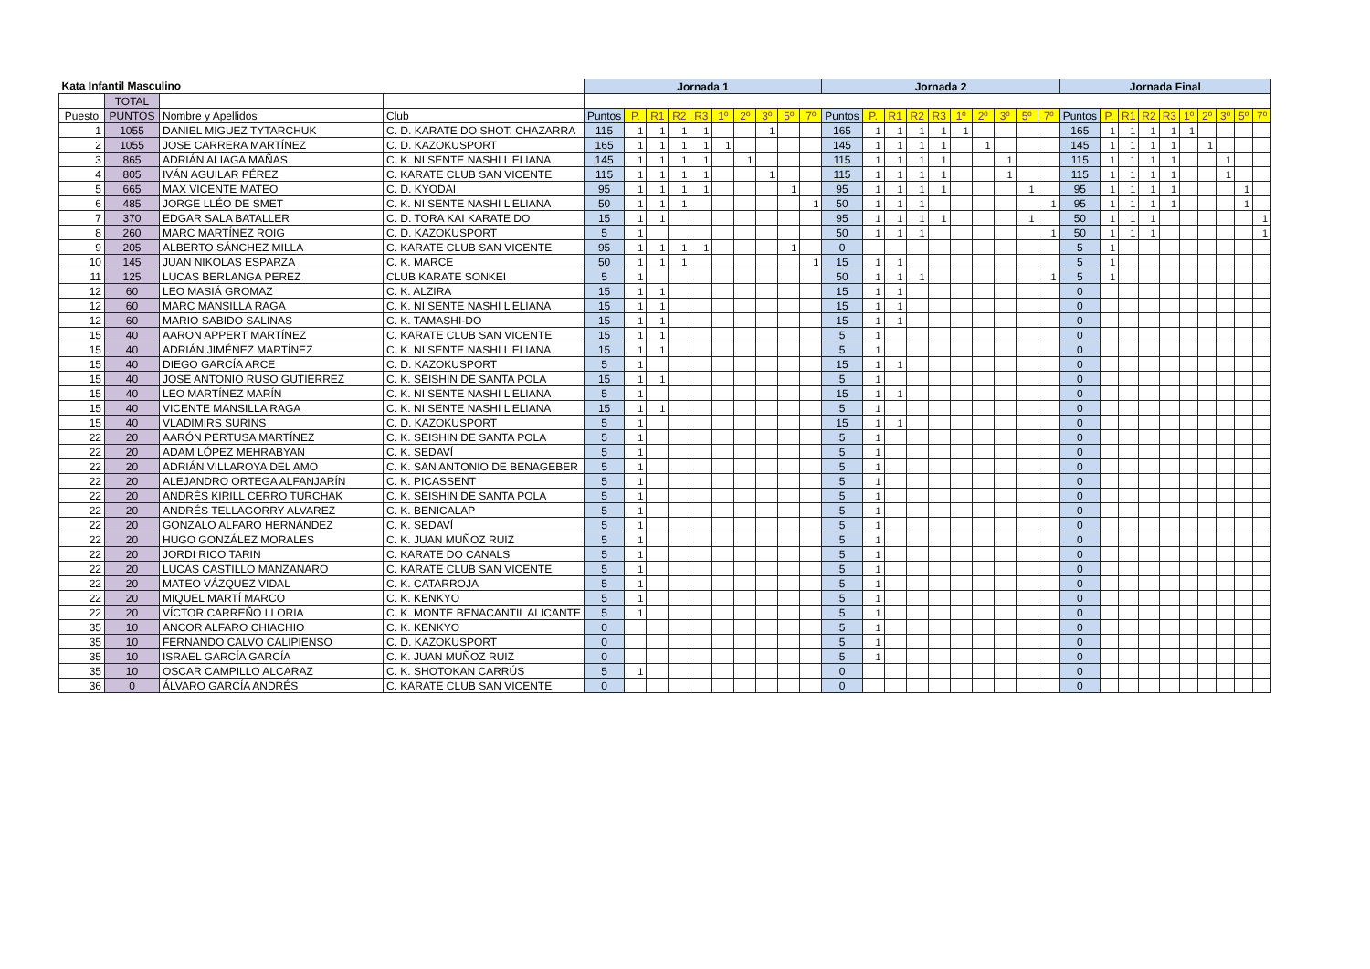| Kata Infantil Masculino | | | | Jornada 1 | | | | | | | | | | Jornada 2 | | | | | | | | | | Jornada Final | | | | | | | | | |
| --- | --- | --- | --- | --- | --- | --- | --- | --- | --- | --- | --- | --- | --- | --- | --- | --- | --- | --- | --- | --- | --- | --- | --- | --- | --- | --- | --- | --- | --- | --- | --- | --- | --- |
| | TOTAL | | | | | | | | | | | | | | | | | | | | | | | | | | | | | | | | |
| Puesto | PUNTOS | Nombre y Apellidos | Club | Puntos | P. | R1 | R2 | R3 | 1º | 2º | 3º | 5º | 7º | Puntos | P. | R1 | R2 | R3 | 1º | 2º | 3º | 5º | 7º | Puntos | P. | R1 | R2 | R3 | 1º | 2º | 3º | 5º | 7º |
| 1 | 1055 | DANIEL MIGUEZ TYTARCHUK | C. D. KARATE DO SHOT. CHAZARRA | 115 | 1 | 1 | 1 | 1 | | | 1 | | | 165 | 1 | 1 | 1 | 1 | 1 | | | | | 165 | 1 | 1 | 1 | 1 | 1 | | | | |
| 2 | 1055 | JOSE CARRERA MARTÍNEZ | C. D. KAZOKUSPORT | 165 | 1 | 1 | 1 | 1 | 1 | | | | | 145 | 1 | 1 | 1 | 1 | | 1 | | | | 145 | 1 | 1 | 1 | 1 | | 1 | | | |
| 3 | 865 | ADRIÁN ALIAGA MAÑAS | C. K. NI SENTE NASHI L'ELIANA | 145 | 1 | 1 | 1 | 1 | | 1 | | | | 115 | 1 | 1 | 1 | 1 | | | 1 | | | 115 | 1 | 1 | 1 | 1 | | | 1 | | |
| 4 | 805 | IVÁN AGUILAR PÉREZ | C. KARATE CLUB SAN VICENTE | 115 | 1 | 1 | 1 | 1 | | | 1 | | | 115 | 1 | 1 | 1 | 1 | | | 1 | | | 115 | 1 | 1 | 1 | 1 | | | 1 | | |
| 5 | 665 | MAX VICENTE MATEO | C. D. KYODAI | 95 | 1 | 1 | 1 | 1 | | | | 1 | | 95 | 1 | 1 | 1 | 1 | | | | 1 | | 95 | 1 | 1 | 1 | 1 | | | | 1 | |
| 6 | 485 | JORGE LLÉO DE SMET | C. K. NI SENTE NASHI L'ELIANA | 50 | 1 | 1 | 1 | | | | | | 1 | 50 | 1 | 1 | 1 | | | | | | 1 | 95 | 1 | 1 | 1 | 1 | | | | 1 | |
| 7 | 370 | EDGAR SALA BATALLER | C. D. TORA KAI KARATE DO | 15 | 1 | 1 | | | | | | | | 95 | 1 | 1 | 1 | 1 | | | | 1 | | 50 | 1 | 1 | 1 | | | | | | 1 |
| 8 | 260 | MARC MARTÍNEZ ROIG | C. D. KAZOKUSPORT | 5 | 1 | | | | | | | | | 50 | 1 | 1 | 1 | | | | | | 1 | 50 | 1 | 1 | 1 | | | | | | 1 |
| 9 | 205 | ALBERTO SÁNCHEZ MILLA | C. KARATE CLUB SAN VICENTE | 95 | 1 | 1 | 1 | 1 | | | | 1 | | 0 | | | | | | | | | | 5 | 1 | | | | | | | | |
| 10 | 145 | JUAN NIKOLAS ESPARZA | C. K. MARCE | 50 | 1 | 1 | 1 | | | | | | 1 | 15 | 1 | 1 | | | | | | | | 5 | 1 | | | | | | | | |
| 11 | 125 | LUCAS BERLANGA PEREZ | CLUB KARATE SONKEI | 5 | 1 | | | | | | | | | 50 | 1 | 1 | 1 | | | | | | 1 | 5 | 1 | | | | | | | | |
| 12 | 60 | LEO MASIÁ GROMAZ | C. K. ALZIRA | 15 | 1 | 1 | | | | | | | | 15 | 1 | 1 | | | | | | | | 0 | | | | | | | | | |
| 12 | 60 | MARC MANSILLA RAGA | C. K. NI SENTE NASHI L'ELIANA | 15 | 1 | 1 | | | | | | | | 15 | 1 | 1 | | | | | | | | 0 | | | | | | | | | |
| 12 | 60 | MARIO SABIDO SALINAS | C. K. TAMASHI-DO | 15 | 1 | 1 | | | | | | | | 15 | 1 | 1 | | | | | | | | 0 | | | | | | | | | |
| 15 | 40 | AARON APPERT MARTÍNEZ | C. KARATE CLUB SAN VICENTE | 15 | 1 | 1 | | | | | | | | 5 | 1 | | | | | | | | | 0 | | | | | | | | | |
| 15 | 40 | ADRIÁN JIMÉNEZ MARTÍNEZ | C. K. NI SENTE NASHI L'ELIANA | 15 | 1 | 1 | | | | | | | | 5 | 1 | | | | | | | | | 0 | | | | | | | | | |
| 15 | 40 | DIEGO GARCÍA ARCE | C. D. KAZOKUSPORT | 5 | 1 | | | | | | | | | 15 | 1 | 1 | | | | | | | | 0 | | | | | | | | | |
| 15 | 40 | JOSE ANTONIO RUSO GUTIERREZ | C. K. SEISHIN DE SANTA POLA | 15 | 1 | 1 | | | | | | | | 5 | 1 | | | | | | | | | 0 | | | | | | | | | |
| 15 | 40 | LEO MARTÍNEZ MARÍN | C. K. NI SENTE NASHI L'ELIANA | 5 | 1 | | | | | | | | | 15 | 1 | 1 | | | | | | | | 0 | | | | | | | | | |
| 15 | 40 | VICENTE MANSILLA RAGA | C. K. NI SENTE NASHI L'ELIANA | 15 | 1 | 1 | | | | | | | | 5 | 1 | | | | | | | | | 0 | | | | | | | | | |
| 15 | 40 | VLADIMIRS SURINS | C. D. KAZOKUSPORT | 5 | 1 | | | | | | | | | 15 | 1 | 1 | | | | | | | | 0 | | | | | | | | | |
| 22 | 20 | AARÓN PERTUSA MARTÍNEZ | C. K. SEISHIN DE SANTA POLA | 5 | 1 | | | | | | | | | 5 | 1 | | | | | | | | | 0 | | | | | | | | | |
| 22 | 20 | ADAM LÓPEZ MEHRABYAN | C. K. SEDAVÍ | 5 | 1 | | | | | | | | | 5 | 1 | | | | | | | | | 0 | | | | | | | | | |
| 22 | 20 | ADRIÁN VILLAROYA DEL AMO | C. K. SAN ANTONIO DE BENAGEBER | 5 | 1 | | | | | | | | | 5 | 1 | | | | | | | | | 0 | | | | | | | | | |
| 22 | 20 | ALEJANDRO ORTEGA ALFANJARÍN | C. K. PICASSENT | 5 | 1 | | | | | | | | | 5 | 1 | | | | | | | | | 0 | | | | | | | | | |
| 22 | 20 | ANDRÉS KIRILL CERRO TURCHAK | C. K. SEISHIN DE SANTA POLA | 5 | 1 | | | | | | | | | 5 | 1 | | | | | | | | | 0 | | | | | | | | | |
| 22 | 20 | ANDRÉS TELLAGORRY ALVAREZ | C. K. BENICALAP | 5 | 1 | | | | | | | | | 5 | 1 | | | | | | | | | 0 | | | | | | | | | |
| 22 | 20 | GONZALO ALFARO HERNÁNDEZ | C. K. SEDAVÍ | 5 | 1 | | | | | | | | | 5 | 1 | | | | | | | | | 0 | | | | | | | | | |
| 22 | 20 | HUGO GONZÁLEZ MORALES | C. K. JUAN MUÑOZ RUIZ | 5 | 1 | | | | | | | | | 5 | 1 | | | | | | | | | 0 | | | | | | | | | |
| 22 | 20 | JORDI RICO TARIN | C. KARATE DO CANALS | 5 | 1 | | | | | | | | | 5 | 1 | | | | | | | | | 0 | | | | | | | | | |
| 22 | 20 | LUCAS CASTILLO MANZANARO | C. KARATE CLUB SAN VICENTE | 5 | 1 | | | | | | | | | 5 | 1 | | | | | | | | | 0 | | | | | | | | | |
| 22 | 20 | MATEO VÁZQUEZ VIDAL | C. K. CATARROJA | 5 | 1 | | | | | | | | | 5 | 1 | | | | | | | | | 0 | | | | | | | | | |
| 22 | 20 | MIQUEL MARTÍ MARCO | C. K. KENKYO | 5 | 1 | | | | | | | | | 5 | 1 | | | | | | | | | 0 | | | | | | | | | |
| 22 | 20 | VÍCTOR CARREÑO LLORIA | C. K. MONTE BENACANTIL ALICANTE | 5 | 1 | | | | | | | | | 5 | 1 | | | | | | | | | 0 | | | | | | | | | |
| 35 | 10 | ANCOR ALFARO CHIACHIO | C. K. KENKYO | 0 | | | | | | | | | | 5 | 1 | | | | | | | | | 0 | | | | | | | | | |
| 35 | 10 | FERNANDO CALVO CALIPIENSO | C. D. KAZOKUSPORT | 0 | | | | | | | | | | 5 | 1 | | | | | | | | | 0 | | | | | | | | | |
| 35 | 10 | ISRAEL GARCÍA GARCÍA | C. K. JUAN MUÑOZ RUIZ | 0 | | | | | | | | | | 5 | 1 | | | | | | | | | 0 | | | | | | | | | |
| 35 | 10 | OSCAR CAMPILLO ALCARAZ | C. K. SHOTOKAN CARRÚS | 5 | 1 | | | | | | | | | 0 | | | | | | | | | | 0 | | | | | | | | | |
| 36 | 0 | ÁLVARO GARCÍA ANDRÉS | C. KARATE CLUB SAN VICENTE | 0 | | | | | | | | | | 0 | | | | | | | | | | 0 | | | | | | | | | |